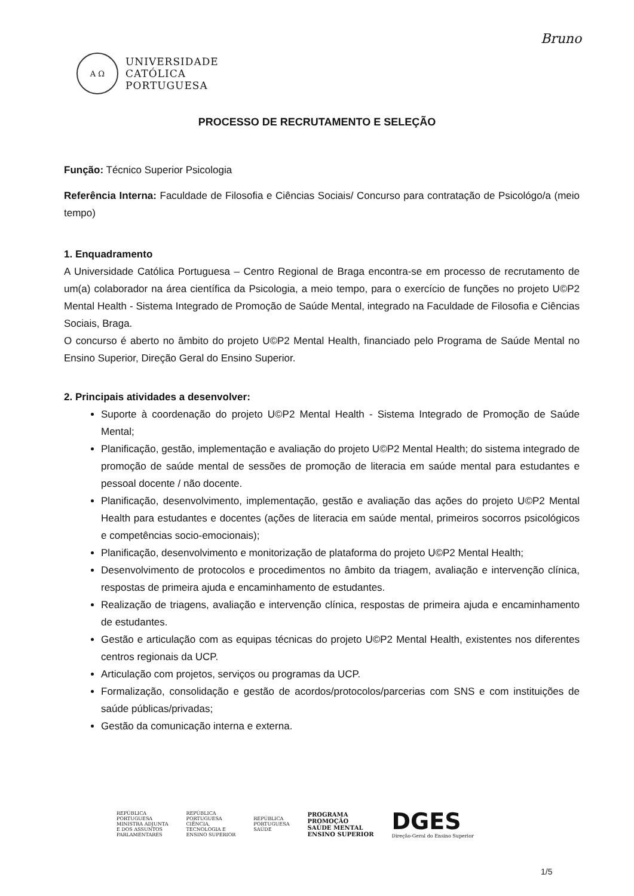Bruno
A Ω
UNIVERSIDADE
CATÓLICA
PORTUGUESA
PROCESSO DE RECRUTAMENTO E SELEÇÃO
Função: Técnico Superior Psicologia
Referência Interna: Faculdade de Filosofia e Ciências Sociais/ Concurso para contratação de Psicológo/a (meio tempo)
1. Enquadramento
A Universidade Católica Portuguesa – Centro Regional de Braga encontra-se em processo de recrutamento de um(a) colaborador na área científica da Psicologia, a meio tempo, para o exercício de funções no projeto U©P2 Mental Health - Sistema Integrado de Promoção de Saúde Mental, integrado na Faculdade de Filosofia e Ciências Sociais, Braga.
O concurso é aberto no âmbito do projeto U©P2 Mental Health, financiado pelo Programa de Saúde Mental no Ensino Superior, Direção Geral do Ensino Superior.
2. Principais atividades a desenvolver:
Suporte à coordenação do projeto U©P2 Mental Health - Sistema Integrado de Promoção de Saúde Mental;
Planificação, gestão, implementação e avaliação do projeto U©P2 Mental Health; do sistema integrado de promoção de saúde mental de sessões de promoção de literacia em saúde mental para estudantes e pessoal docente / não docente.
Planificação, desenvolvimento, implementação, gestão e avaliação das ações do projeto U©P2 Mental Health para estudantes e docentes (ações de literacia em saúde mental, primeiros socorros psicológicos e competências socio-emocionais);
Planificação, desenvolvimento e monitorização de plataforma do projeto U©P2 Mental Health;
Desenvolvimento de protocolos e procedimentos no âmbito da triagem, avaliação e intervenção clínica, respostas de primeira ajuda e encaminhamento de estudantes.
Realização de triagens, avaliação e intervenção clínica, respostas de primeira ajuda e encaminhamento de estudantes.
Gestão e articulação com as equipas técnicas do projeto U©P2 Mental Health, existentes nos diferentes centros regionais da UCP.
Articulação com projetos, serviços ou programas da UCP.
Formalização, consolidação e gestão de acordos/protocolos/parcerias com SNS e com instituições de saúde públicas/privadas;
Gestão da comunicação interna e externa.
REPÚBLICA
PORTUGUESA
MINISTRA ADJUNTA
E DOS ASSUNTOS
PARLAMENTARES
REPÚBLICA
PORTUGUESA
CIÊNCIA,
TECNOLOGIA E
ENSINO SUPERIOR
REPÚBLICA
PORTUGUESA
SAÚDE
PROGRAMA
PROMOÇÃO
SAÚDE MENTAL
ENSINO SUPERIOR
DGES
Direção-Geral do Ensino Superior
1/5